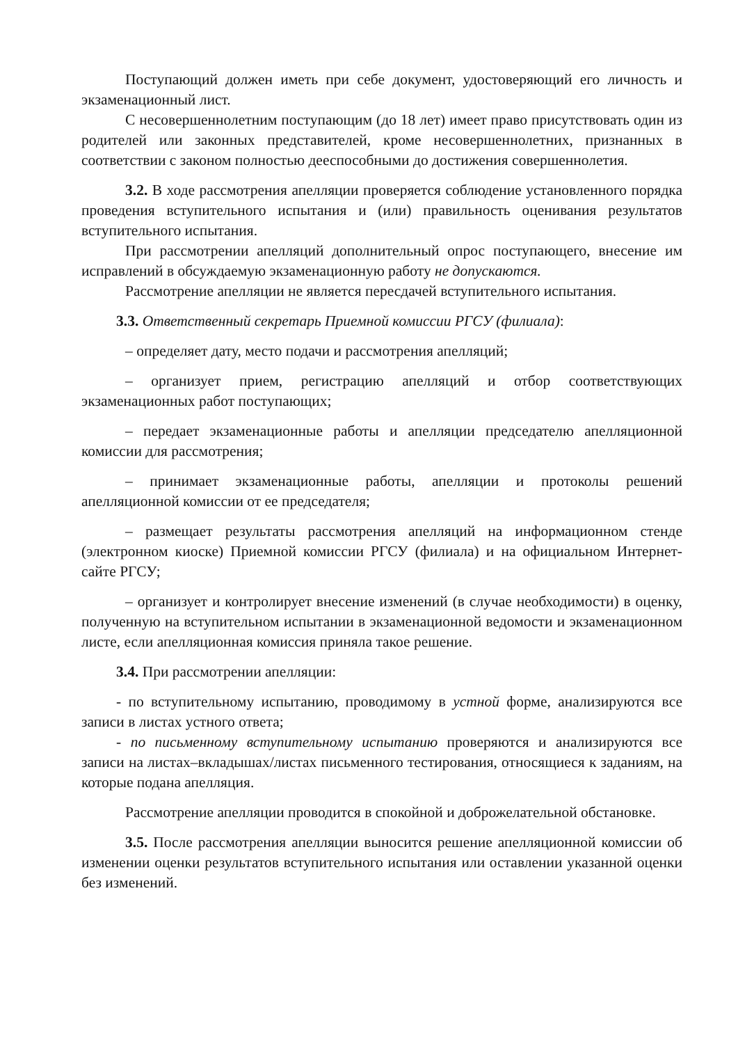Поступающий должен иметь при себе документ, удостоверяющий его личность и экзаменационный лист.
С несовершеннолетним поступающим (до 18 лет) имеет право присутствовать один из родителей или законных представителей, кроме несовершеннолетних, признанных в соответствии с законом полностью дееспособными до достижения совершеннолетия.
3.2. В ходе рассмотрения апелляции проверяется соблюдение установленного порядка проведения вступительного испытания и (или) правильность оценивания результатов вступительного испытания.
При рассмотрении апелляций дополнительный опрос поступающего, внесение им исправлений в обсуждаемую экзаменационную работу не допускаются.
Рассмотрение апелляции не является пересдачей вступительного испытания.
3.3. Ответственный секретарь Приемной комиссии РГСУ (филиала):
– определяет дату, место подачи и рассмотрения апелляций;
– организует прием, регистрацию апелляций и отбор соответствующих экзаменационных работ поступающих;
– передает экзаменационные работы и апелляции председателю апелляционной комиссии для рассмотрения;
– принимает экзаменационные работы, апелляции и протоколы решений апелляционной комиссии от ее председателя;
– размещает результаты рассмотрения апелляций на информационном стенде (электронном киоске) Приемной комиссии РГСУ (филиала) и на официальном Интернет-сайте РГСУ;
– организует и контролирует внесение изменений (в случае необходимости) в оценку, полученную на вступительном испытании в экзаменационной ведомости и экзаменационном листе, если апелляционная комиссия приняла такое решение.
3.4. При рассмотрении апелляции:
- по вступительному испытанию, проводимому в устной форме, анализируются все записи в листах устного ответа;
- по письменному вступительному испытанию проверяются и анализируются все записи на листах–вкладышах/листах письменного тестирования, относящиеся к заданиям, на которые подана апелляция.
Рассмотрение апелляции проводится в спокойной и доброжелательной обстановке.
3.5. После рассмотрения апелляции выносится решение апелляционной комиссии об изменении оценки результатов вступительного испытания или оставлении указанной оценки без изменений.